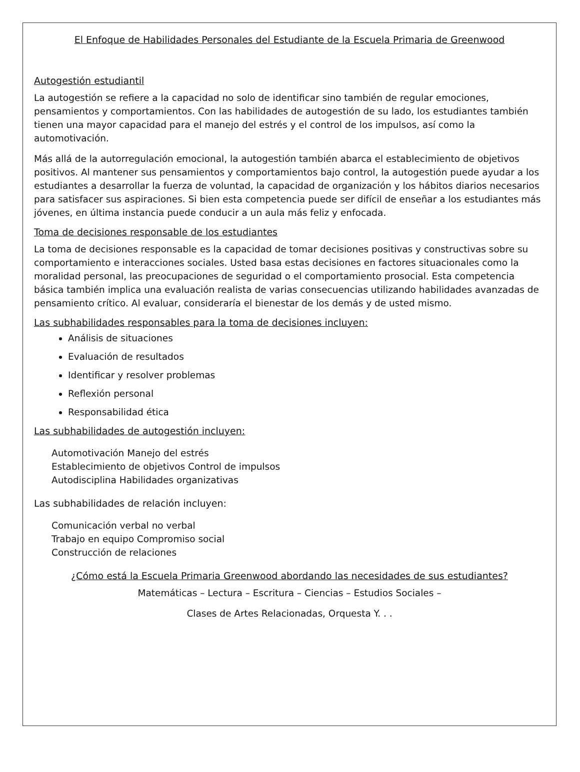El Enfoque de Habilidades Personales del Estudiante de la Escuela Primaria de Greenwood
Autogestión estudiantil
La autogestión se refiere a la capacidad no solo de identificar sino también de regular emociones, pensamientos y comportamientos. Con las habilidades de autogestión de su lado, los estudiantes también tienen una mayor capacidad para el manejo del estrés y el control de los impulsos, así como la automotivación.
Más allá de la autorregulación emocional, la autogestión también abarca el establecimiento de objetivos positivos. Al mantener sus pensamientos y comportamientos bajo control, la autogestión puede ayudar a los estudiantes a desarrollar la fuerza de voluntad, la capacidad de organización y los hábitos diarios necesarios para satisfacer sus aspiraciones. Si bien esta competencia puede ser difícil de enseñar a los estudiantes más jóvenes, en última instancia puede conducir a un aula más feliz y enfocada.
Toma de decisiones responsable de los estudiantes
La toma de decisiones responsable es la capacidad de tomar decisiones positivas y constructivas sobre su comportamiento e interacciones sociales. Usted basa estas decisiones en factores situacionales como la moralidad personal, las preocupaciones de seguridad o el comportamiento prosocial. Esta competencia básica también implica una evaluación realista de varias consecuencias utilizando habilidades avanzadas de pensamiento crítico. Al evaluar, consideraría el bienestar de los demás y de usted mismo.
Las subhabilidades responsables para la toma de decisiones incluyen:
Análisis de situaciones
Evaluación de resultados
Identificar y resolver problemas
Reflexión personal
Responsabilidad ética
Las subhabilidades de autogestión incluyen:
Automotivación Manejo del estrés
Establecimiento de objetivos Control de impulsos
Autodisciplina Habilidades organizativas
Las subhabilidades de relación incluyen:
Comunicación verbal no verbal
Trabajo en equipo Compromiso social
Construcción de relaciones
¿Cómo está la Escuela Primaria Greenwood abordando las necesidades de sus estudiantes?
Matemáticas – Lectura – Escritura – Ciencias – Estudios Sociales –
Clases de Artes Relacionadas, Orquesta Y. . .